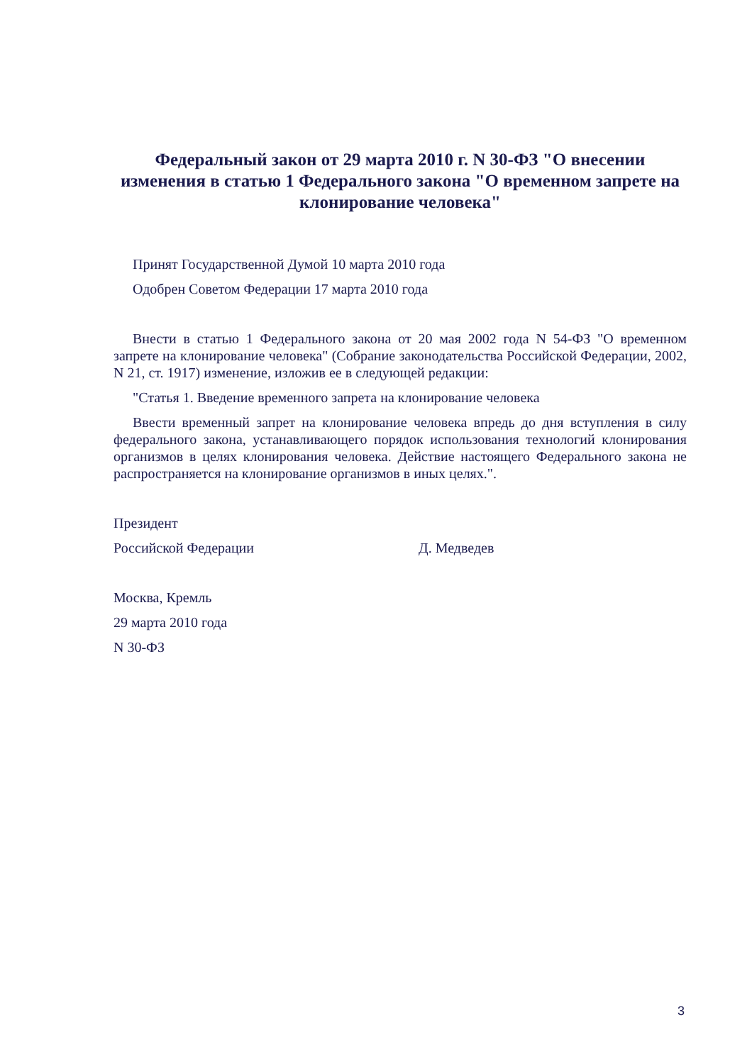Федеральный закон от 29 марта 2010 г. N 30-ФЗ "О внесении изменения в статью 1 Федерального закона "О временном запрете на клонирование человека"
Принят Государственной Думой 10 марта 2010 года
Одобрен Советом Федерации 17 марта 2010 года
Внести в статью 1 Федерального закона от 20 мая 2002 года N 54-ФЗ "О временном запрете на клонирование человека" (Собрание законодательства Российской Федерации, 2002, N 21, ст. 1917) изменение, изложив ее в следующей редакции:
"Статья 1. Введение временного запрета на клонирование человека
Ввести временный запрет на клонирование человека впредь до дня вступления в силу федерального закона, устанавливающего порядок использования технологий клонирования организмов в целях клонирования человека. Действие настоящего Федерального закона не распространяется на клонирование организмов в иных целях.".
Президент
Российской Федерации Д. Медведев
Москва, Кремль
29 марта 2010 года
N 30-ФЗ
3